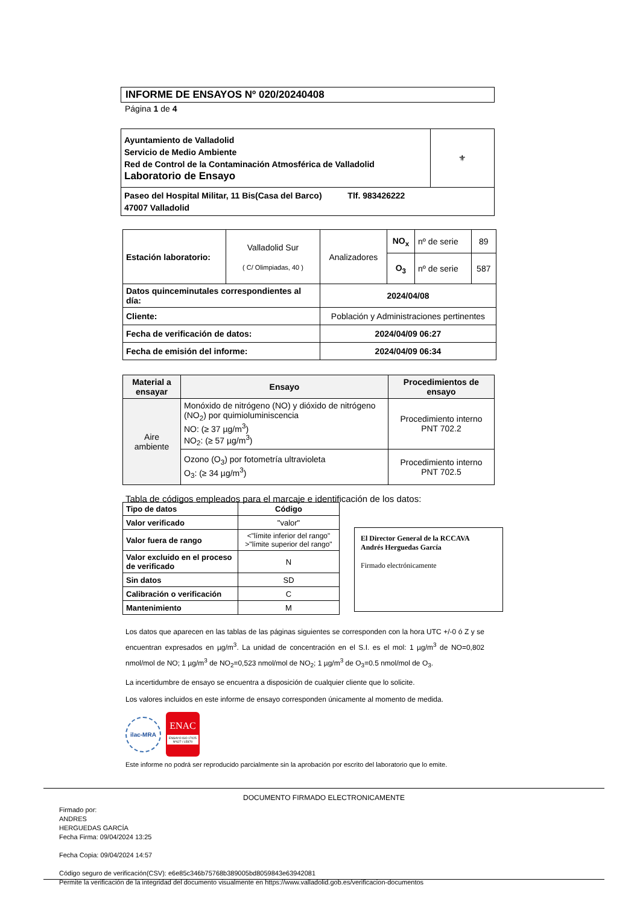INFORME DE ENSAYOS Nº 020/20240408
Página 1 de 4
| Ayuntamiento de Valladolid Servicio de Medio Ambiente Red de Control de la Contaminación Atmosférica de Valladolid Laboratorio de Ensayo | ⚜ |
| Paseo del Hospital Militar, 11 Bis(Casa del Barco) Tlf. 983426222 47007 Valladolid | |
| Estación laboratorio: | Valladolid Sur ( C/ Olimpiadas, 40 ) | Analizadores | NO<sub>x</sub> | nº de serie | 89 |
| | | | O<sub>3</sub> | nº de serie | 587 |
| Datos quinceminutales correspondientes al día: | | 2024/04/08 | | | |
| Cliente: | | Población y Administraciones pertinentes | | | |
| Fecha de verificación de datos: | | 2024/04/09 06:27 | | | |
| Fecha de emisión del informe: | | 2024/04/09 06:34 | | | |
| Material a ensayar | Ensayo | Procedimientos de ensayo |
| --- | --- | --- |
| Aire ambiente | Monóxido de nitrógeno (NO) y dióxido de nitrógeno (NO<sub>2</sub>) por quimioluminiscencia NO: (≥ 37 µg/m<sup>3</sup>) NO<sub>2</sub>: (≥ 57 µg/m<sup>3</sup>) | Procedimiento interno PNT 702.2 |
| | Ozono (O<sub>3</sub>) por fotometría ultravioleta O<sub>3</sub>: (≥ 34 µg/m<sup>3</sup>) | Procedimiento interno PNT 702.5 |
Tabla de códigos empleados para el marcaje e identificación de los datos:
| Tipo de datos | Código |
| --- | --- |
| Valor verificado | "valor" |
| Valor fuera de rango | <"límite inferior del rango" >"límite superior del rango" |
| Valor excluido en el proceso de verificado | N |
| Sin datos | SD |
| Calibración o verificación | C |
| Mantenimiento | M |
El Director General de la RCCAVA
Andrés Herguedas García
Firmado electrónicamente
Los datos que aparecen en las tablas de las páginas siguientes se corresponden con la hora UTC +/-0 ó Z y se encuentran expresados en µg/m<sup>3</sup>. La unidad de concentración en el S.I. es el mol: 1 µg/m<sup>3</sup> de NO=0,802 nmol/mol de NO; 1 µg/m<sup>3</sup> de NO<sub>2</sub>=0,523 nmol/mol de NO<sub>2</sub>; 1 µg/m<sup>3</sup> de O<sub>3</sub>=0.5 nmol/mol de O<sub>3</sub>.
La incertidumbre de ensayo se encuentra a disposición de cualquier cliente que lo solicite.
Los valores incluidos en este informe de ensayo corresponden únicamente al momento de medida.
ilac-MRA
ENAC
ENSAYO ISO 17025 Nº627 / LE870
Este informe no podrá ser reproducido parcialmente sin la aprobación por escrito del laboratorio que lo emite.
DOCUMENTO FIRMADO ELECTRONICAMENTE
Firmado por:
ANDRES
HERGUEDAS GARCÍA
Fecha Firma: 09/04/2024 13:25
Fecha Copia: 09/04/2024 14:57
Código seguro de verificación(CSV): e6e85c346b75768b389005bd8059843e63942081
Permite la verificación de la integridad del documento visualmente en https://www.valladolid.gob.es/verificacion-documentos